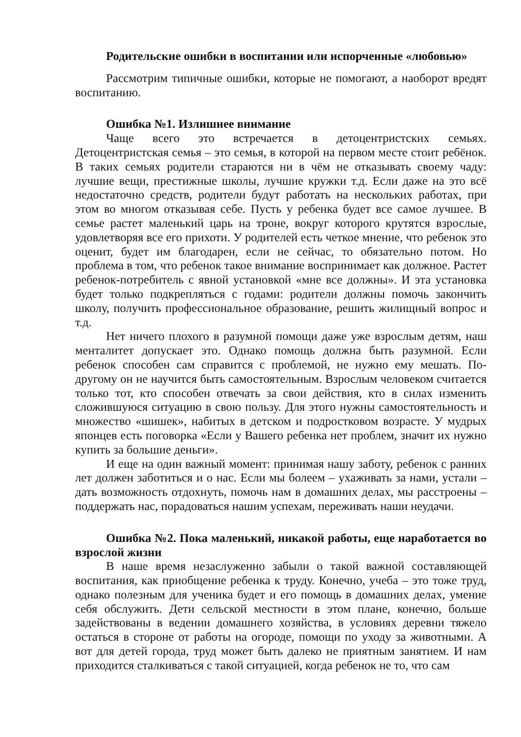Родительские ошибки в воспитании или испорченные «любовью»
Рассмотрим типичные ошибки, которые не помогают, а наоборот вредят воспитанию.
Ошибка №1. Излишнее внимание
Чаще всего это встречается в детоцентристских семьях. Детоцентристская семья – это семья, в которой на первом месте стоит ребёнок. В таких семьях родители стараются ни в чём не отказывать своему чаду: лучшие вещи, престижные школы, лучшие кружки т.д. Если даже на это всё недостаточно средств, родители будут работать на нескольких работах, при этом во многом отказывая себе. Пусть у ребенка будет все самое лучшее. В семье растет маленький царь на троне, вокруг которого крутятся взрослые, удовлетворяя все его прихоти. У родителей есть четкое мнение, что ребенок это оценит, будет им благодарен, если не сейчас, то обязательно потом. Но проблема в том, что ребенок такое внимание воспринимает как должное. Растет ребенок-потребитель с явной установкой «мне все должны». И эта установка будет только подкрепляться с годами: родители должны помочь закончить школу, получить профессиональное образование, решить жилищный вопрос и т.д.
Нет ничего плохого в разумной помощи даже уже взрослым детям, наш менталитет допускает это. Однако помощь должна быть разумной. Если ребенок способен сам справится с проблемой, не нужно ему мешать. По-другому он не научится быть самостоятельным. Взрослым человеком считается только тот, кто способен отвечать за свои действия, кто в силах изменить сложившуюся ситуацию в свою пользу. Для этого нужны самостоятельность и множество «шишек», набитых в детском и подростковом возрасте. У мудрых японцев есть поговорка «Если у Вашего ребенка нет проблем, значит их нужно купить за большие деньги».
И еще на один важный момент: принимая нашу заботу, ребенок с ранних лет должен заботиться и о нас. Если мы болеем – ухаживать за нами, устали – дать возможность отдохнуть, помочь нам в домашних делах, мы расстроены – поддержать нас, порадоваться нашим успехам, переживать наши неудачи.
Ошибка №2. Пока маленький, никакой работы, еще наработается во взрослой жизни
В наше время незаслуженно забыли о такой важной составляющей воспитания, как приобщение ребенка к труду. Конечно, учеба – это тоже труд, однако полезным для ученика будет и его помощь в домашних делах, умение себя обслужить. Дети сельской местности в этом плане, конечно, больше задействованы в ведении домашнего хозяйства, в условиях деревни тяжело остаться в стороне от работы на огороде, помощи по уходу за животными. А вот для детей города, труд может быть далеко не приятным занятием. И нам приходится сталкиваться с такой ситуацией, когда ребенок не то, что сам